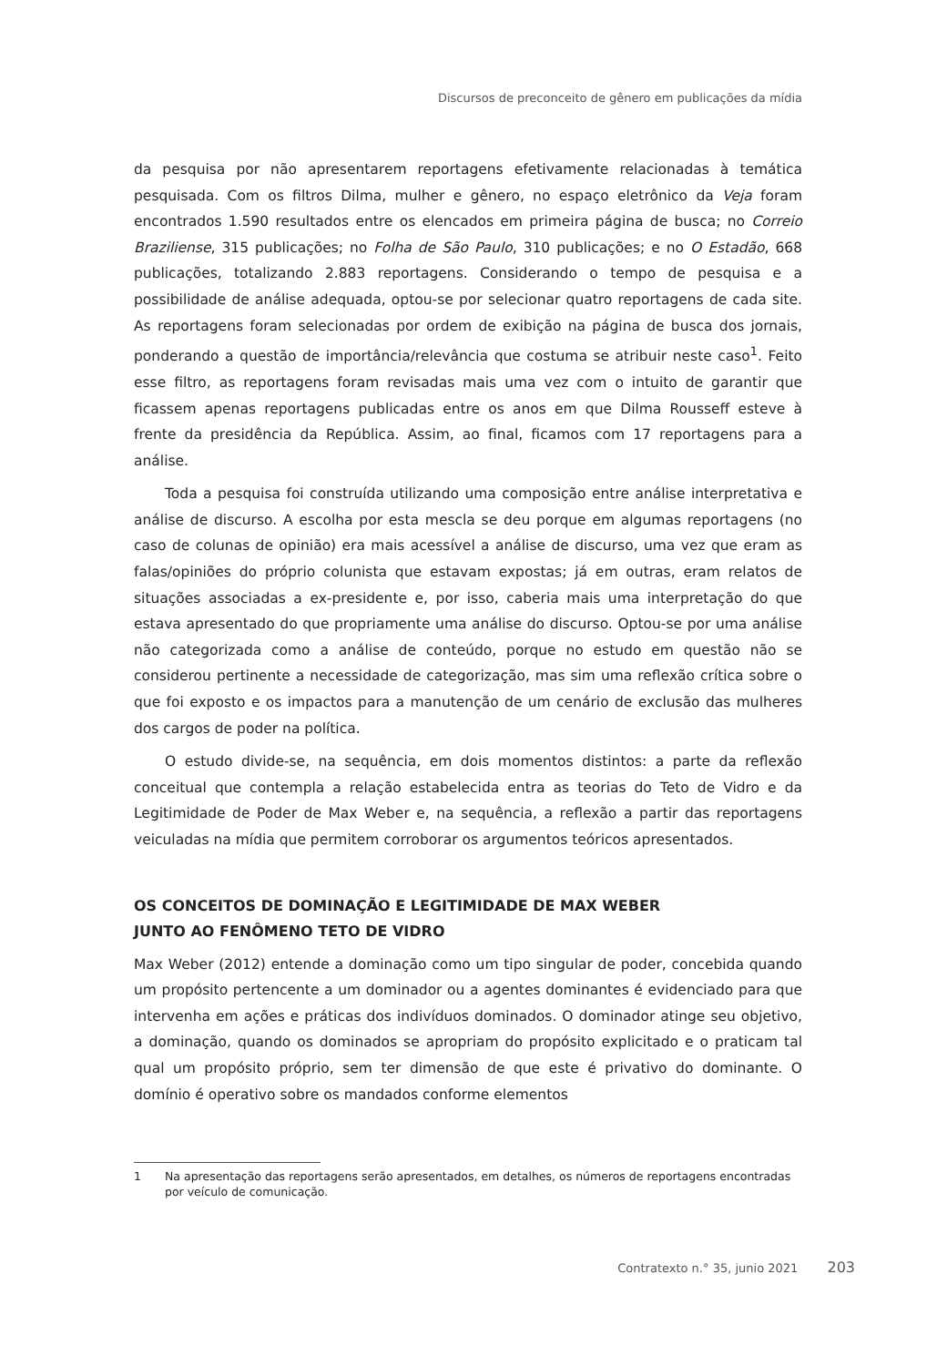Discursos de preconceito de gênero em publicações da mídia
da pesquisa por não apresentarem reportagens efetivamente relacionadas à temática pesquisada. Com os filtros Dilma, mulher e gênero, no espaço eletrônico da Veja foram encontrados 1.590 resultados entre os elencados em primeira página de busca; no Correio Braziliense, 315 publicações; no Folha de São Paulo, 310 publicações; e no O Estadão, 668 publicações, totalizando 2.883 reportagens. Considerando o tempo de pesquisa e a possibilidade de análise adequada, optou-se por selecionar quatro reportagens de cada site. As reportagens foram selecionadas por ordem de exibição na página de busca dos jornais, ponderando a questão de importância/relevância que costuma se atribuir neste caso<sup>1</sup>. Feito esse filtro, as reportagens foram revisadas mais uma vez com o intuito de garantir que ficassem apenas reportagens publicadas entre os anos em que Dilma Rousseff esteve à frente da presidência da República. Assim, ao final, ficamos com 17 reportagens para a análise.
Toda a pesquisa foi construída utilizando uma composição entre análise interpretativa e análise de discurso. A escolha por esta mescla se deu porque em algumas reportagens (no caso de colunas de opinião) era mais acessível a análise de discurso, uma vez que eram as falas/opiniões do próprio colunista que estavam expostas; já em outras, eram relatos de situações associadas a ex-presidente e, por isso, caberia mais uma interpretação do que estava apresentado do que propriamente uma análise do discurso. Optou-se por uma análise não categorizada como a análise de conteúdo, porque no estudo em questão não se considerou pertinente a necessidade de categorização, mas sim uma reflexão crítica sobre o que foi exposto e os impactos para a manutenção de um cenário de exclusão das mulheres dos cargos de poder na política.
O estudo divide-se, na sequência, em dois momentos distintos: a parte da reflexão conceitual que contempla a relação estabelecida entra as teorias do Teto de Vidro e da Legitimidade de Poder de Max Weber e, na sequência, a reflexão a partir das reportagens veiculadas na mídia que permitem corroborar os argumentos teóricos apresentados.
OS CONCEITOS DE DOMINAÇÃO E LEGITIMIDADE DE MAX WEBER
JUNTO AO FENÔMENO TETO DE VIDRO
Max Weber (2012) entende a dominação como um tipo singular de poder, concebida quando um propósito pertencente a um dominador ou a agentes dominantes é evidenciado para que intervenha em ações e práticas dos indivíduos dominados. O dominador atinge seu objetivo, a dominação, quando os dominados se apropriam do propósito explicitado e o praticam tal qual um propósito próprio, sem ter dimensão de que este é privativo do dominante. O domínio é operativo sobre os mandados conforme elementos
1 Na apresentação das reportagens serão apresentados, em detalhes, os números de reportagens encontradas por veículo de comunicação.
Contratexto n.° 35, junio 2021 203